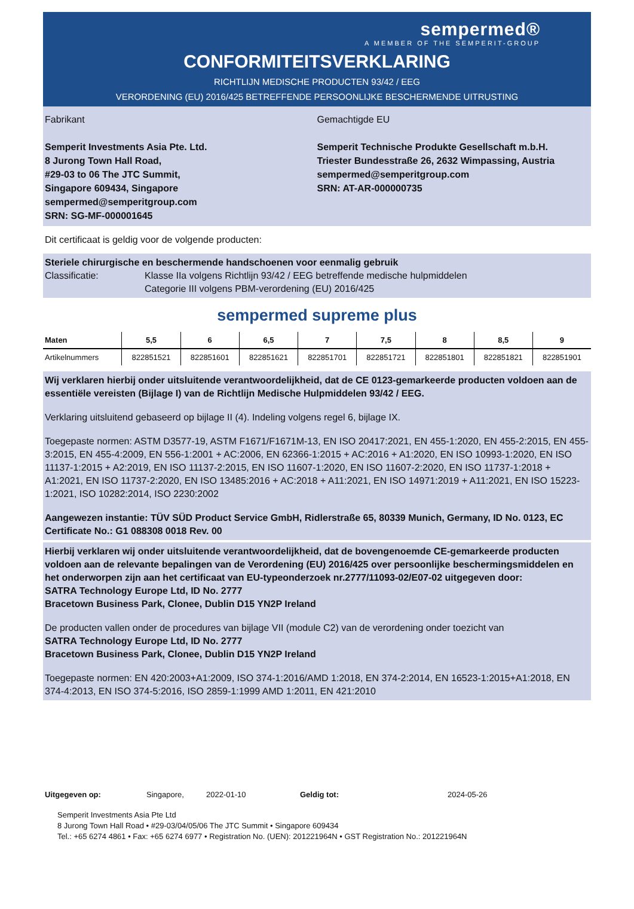sempermed®
A MEMBER OF THE SEMPERIT-GROUP
CONFORMITEITSVERKLARING
RICHTLIJN MEDISCHE PRODUCTEN 93/42 / EEG
VERORDENING (EU) 2016/425 BETREFFENDE PERSOONLIJKE BESCHERMENDE UITRUSTING
Fabrikant
Semperit Investments Asia Pte. Ltd.
8 Jurong Town Hall Road,
#29-03 to 06 The JTC Summit,
Singapore 609434, Singapore
sempermed@semperitgroup.com
SRN: SG-MF-000001645
Gemachtigde EU
Semperit Technische Produkte Gesellschaft m.b.H.
Triester Bundesstraße 26, 2632 Wimpassing, Austria
sempermed@semperitgroup.com
SRN: AT-AR-000000735
Dit certificaat is geldig voor de volgende producten:
Steriele chirurgische en beschermende handschoenen voor eenmalig gebruik
Classificatie: Klasse IIa volgens Richtlijn 93/42 / EEG betreffende medische hulpmiddelen
Categorie III volgens PBM-verordening (EU) 2016/425
sempermed supreme plus
| Maten | 5,5 | 6 | 6,5 | 7 | 7,5 | 8 | 8,5 | 9 |
| --- | --- | --- | --- | --- | --- | --- | --- | --- |
| Artikelnummers | 822851521 | 822851601 | 822851621 | 822851701 | 822851721 | 822851801 | 822851821 | 822851901 |
Wij verklaren hierbij onder uitsluitende verantwoordelijkheid, dat de CE 0123-gemarkeerde producten voldoen aan de essentiële vereisten (Bijlage I) van de Richtlijn Medische Hulpmiddelen 93/42 / EEG.
Verklaring uitsluitend gebaseerd op bijlage II (4). Indeling volgens regel 6, bijlage IX.
Toegepaste normen: ASTM D3577-19, ASTM F1671/F1671M-13, EN ISO 20417:2021, EN 455-1:2020, EN 455-2:2015, EN 455-3:2015, EN 455-4:2009, EN 556-1:2001 + AC:2006, EN 62366-1:2015 + AC:2016 + A1:2020, EN ISO 10993-1:2020, EN ISO 11137-1:2015 + A2:2019, EN ISO 11137-2:2015, EN ISO 11607-1:2020, EN ISO 11607-2:2020, EN ISO 11737-1:2018 + A1:2021, EN ISO 11737-2:2020, EN ISO 13485:2016 + AC:2018 + A11:2021, EN ISO 14971:2019 + A11:2021, EN ISO 15223-1:2021, ISO 10282:2014, ISO 2230:2002
Aangewezen instantie: TÜV SÜD Product Service GmbH, Ridlerstraße 65, 80339 Munich, Germany, ID No. 0123, EC Certificate No.: G1 088308 0018 Rev. 00
Hierbij verklaren wij onder uitsluitende verantwoordelijkheid, dat de bovengenoemde CE-gemarkeerde producten voldoen aan de relevante bepalingen van de Verordening (EU) 2016/425 over persoonlijke beschermingsmiddelen en het onderworpen zijn aan het certificaat van EU-typeonderzoek nr.2777/11093-02/E07-02 uitgegeven door:
SATRA Technology Europe Ltd, ID No. 2777
Bracetown Business Park, Clonee, Dublin D15 YN2P Ireland
De producten vallen onder de procedures van bijlage VII (module C2) van de verordening onder toezicht van
SATRA Technology Europe Ltd, ID No. 2777
Bracetown Business Park, Clonee, Dublin D15 YN2P Ireland
Toegepaste normen: EN 420:2003+A1:2009, ISO 374-1:2016/AMD 1:2018, EN 374-2:2014, EN 16523-1:2015+A1:2018, EN 374-4:2013, EN ISO 374-5:2016, ISO 2859-1:1999 AMD 1:2011, EN 421:2010
Uitgegeven op: Singapore, 2022-01-10 Geldig tot: 2024-05-26
Semperit Investments Asia Pte Ltd
8 Jurong Town Hall Road • #29-03/04/05/06 The JTC Summit • Singapore 609434
Tel.: +65 6274 4861 • Fax: +65 6274 6977 • Registration No. (UEN): 201221964N • GST Registration No.: 201221964N